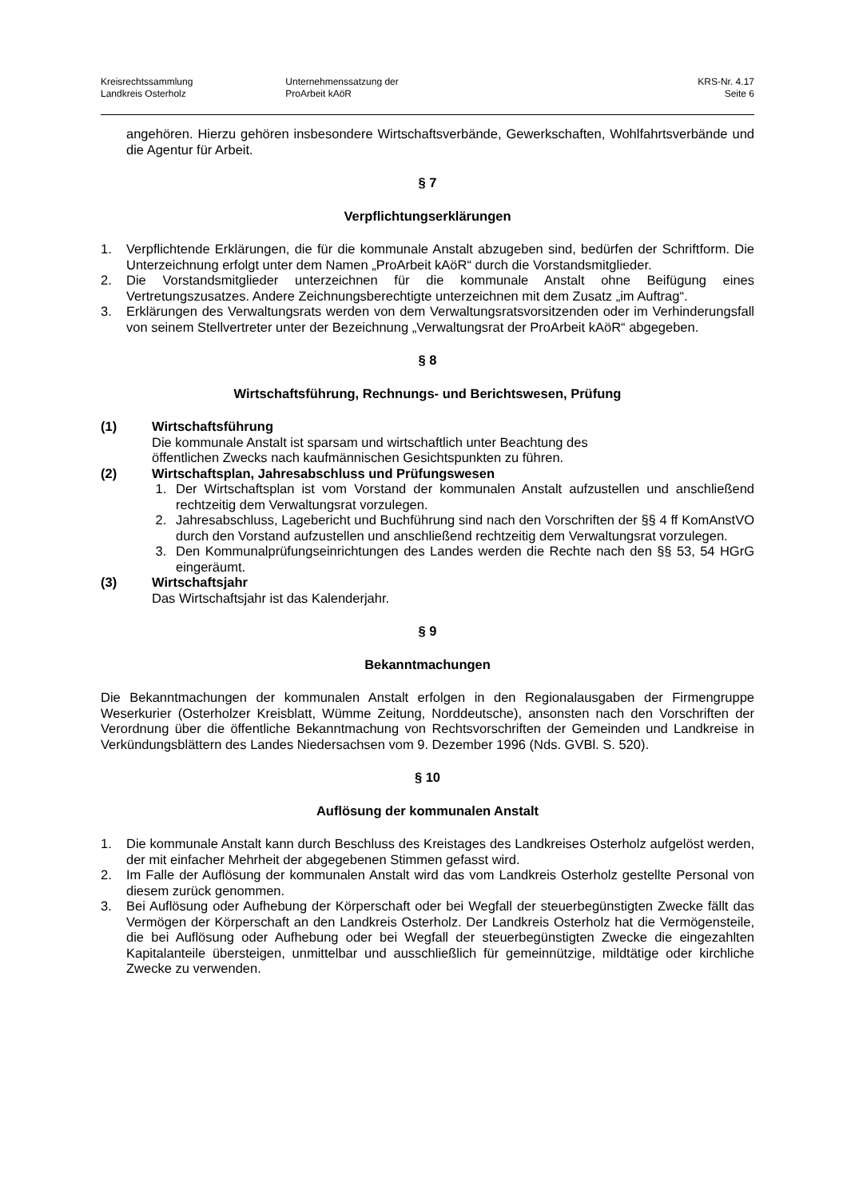Kreisrechtssammlung
Landkreis Osterholz
Unternehmenssatzung der
ProArbeit kAöR
KRS-Nr. 4.17
Seite 6
angehören. Hierzu gehören insbesondere Wirtschaftsverbände, Gewerkschaften, Wohlfahrtsverbände und die Agentur für Arbeit.
§ 7
Verpflichtungserklärungen
1. Verpflichtende Erklärungen, die für die kommunale Anstalt abzugeben sind, bedürfen der Schriftform. Die Unterzeichnung erfolgt unter dem Namen „ProArbeit kAöR“ durch die Vorstandsmitglieder.
2. Die Vorstandsmitglieder unterzeichnen für die kommunale Anstalt ohne Beifügung eines Vertretungszusatzes. Andere Zeichnungsberechtigte unterzeichnen mit dem Zusatz „im Auftrag“.
3. Erklärungen des Verwaltungsrats werden von dem Verwaltungsratsvorsitzenden oder im Verhinderungsfall von seinem Stellvertreter unter der Bezeichnung „Verwaltungsrat der ProArbeit kAöR“ abgegeben.
§ 8
Wirtschaftsführung, Rechnungs- und Berichtswesen, Prüfung
(1) Wirtschaftsführung
Die kommunale Anstalt ist sparsam und wirtschaftlich unter Beachtung des
öffentlichen Zwecks nach kaufmännischen Gesichtspunkten zu führen.
(2) Wirtschaftsplan, Jahresabschluss und Prüfungswesen
1. Der Wirtschaftsplan ist vom Vorstand der kommunalen Anstalt aufzustellen und anschließend rechtzeitig dem Verwaltungsrat vorzulegen.
2. Jahresabschluss, Lagebericht und Buchführung sind nach den Vorschriften der §§ 4 ff KomAnstVO durch den Vorstand aufzustellen und anschließend rechtzeitig dem Verwaltungsrat vorzulegen.
3. Den Kommunalprüfungseinrichtungen des Landes werden die Rechte nach den §§ 53, 54 HGrG eingeräumt.
(3) Wirtschaftsjahr
Das Wirtschaftsjahr ist das Kalenderjahr.
§ 9
Bekanntmachungen
Die Bekanntmachungen der kommunalen Anstalt erfolgen in den Regionalausgaben der Firmengruppe Weserkurier (Osterholzer Kreisblatt, Wümme Zeitung, Norddeutsche), ansonsten nach den Vorschriften der Verordnung über die öffentliche Bekanntmachung von Rechtsvorschriften der Gemeinden und Landkreise in Verkündungsblättern des Landes Niedersachsen vom 9. Dezember 1996 (Nds. GVBl. S. 520).
§ 10
Auflösung der kommunalen Anstalt
1. Die kommunale Anstalt kann durch Beschluss des Kreistages des Landkreises Osterholz aufgelöst werden, der mit einfacher Mehrheit der abgegebenen Stimmen gefasst wird.
2. Im Falle der Auflösung der kommunalen Anstalt wird das vom Landkreis Osterholz gestellte Personal von diesem zurück genommen.
3. Bei Auflösung oder Aufhebung der Körperschaft oder bei Wegfall der steuerbegünstigten Zwecke fällt das Vermögen der Körperschaft an den Landkreis Osterholz. Der Landkreis Osterholz hat die Vermögensteile, die bei Auflösung oder Aufhebung oder bei Wegfall der steuerbegünstigten Zwecke die eingezahlten Kapitalanteile übersteigen, unmittelbar und ausschließlich für gemeinnützige, mildtätige oder kirchliche Zwecke zu verwenden.